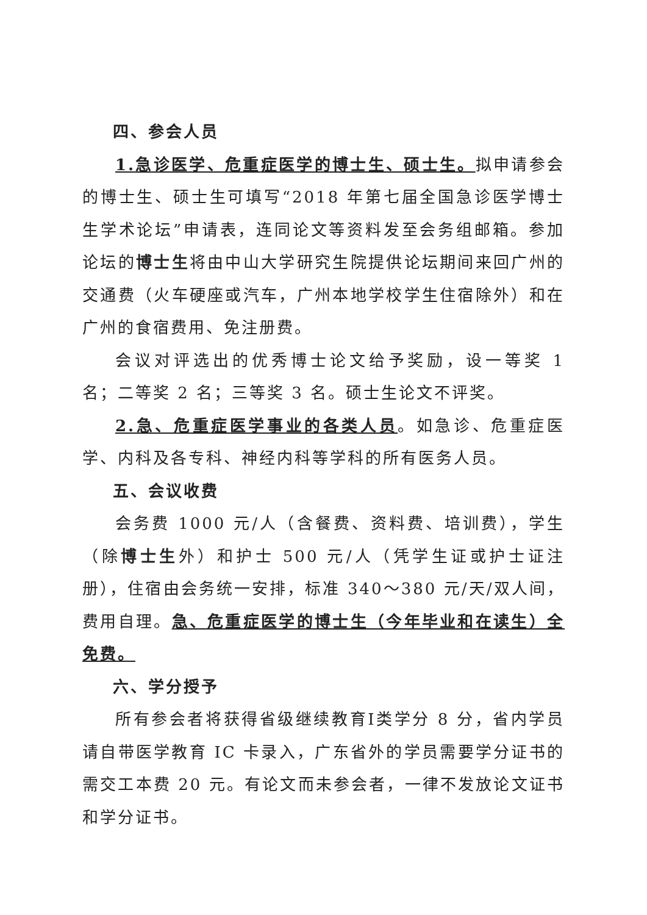四、参会人员
1.急诊医学、危重症医学的博士生、硕士生。拟申请参会的博士生、硕士生可填写“2018 年第七届全国急诊医学博士生学术论坛”申请表，连同论文等资料发至会务组邮箱。参加论坛的博士生将由中山大学研究生院提供论坛期间来回广州的交通费（火车硬座或汽车，广州本地学校学生住宿除外）和在广州的食宿费用、免注册费。
会议对评选出的优秀博士论文给予奖励，设一等奖 1 名；二等奖 2 名；三等奖 3 名。硕士生论文不评奖。
2.急、危重症医学事业的各类人员。如急诊、危重症医学、内科及各专科、神经内科等学科的所有医务人员。
五、会议收费
会务费 1000 元/人（含餐费、资料费、培训费），学生（除博士生外）和护士 500 元/人（凭学生证或护士证注册），住宿由会务统一安排，标准 340～380 元/天/双人间，费用自理。急、危重症医学的博士生（今年毕业和在读生）全免费。
六、学分授予
所有参会者将获得省级继续教育Ⅰ类学分 8 分，省内学员请自带医学教育 IC 卡录入，广东省外的学员需要学分证书的需交工本费 20 元。有论文而未参会者，一律不发放论文证书和学分证书。